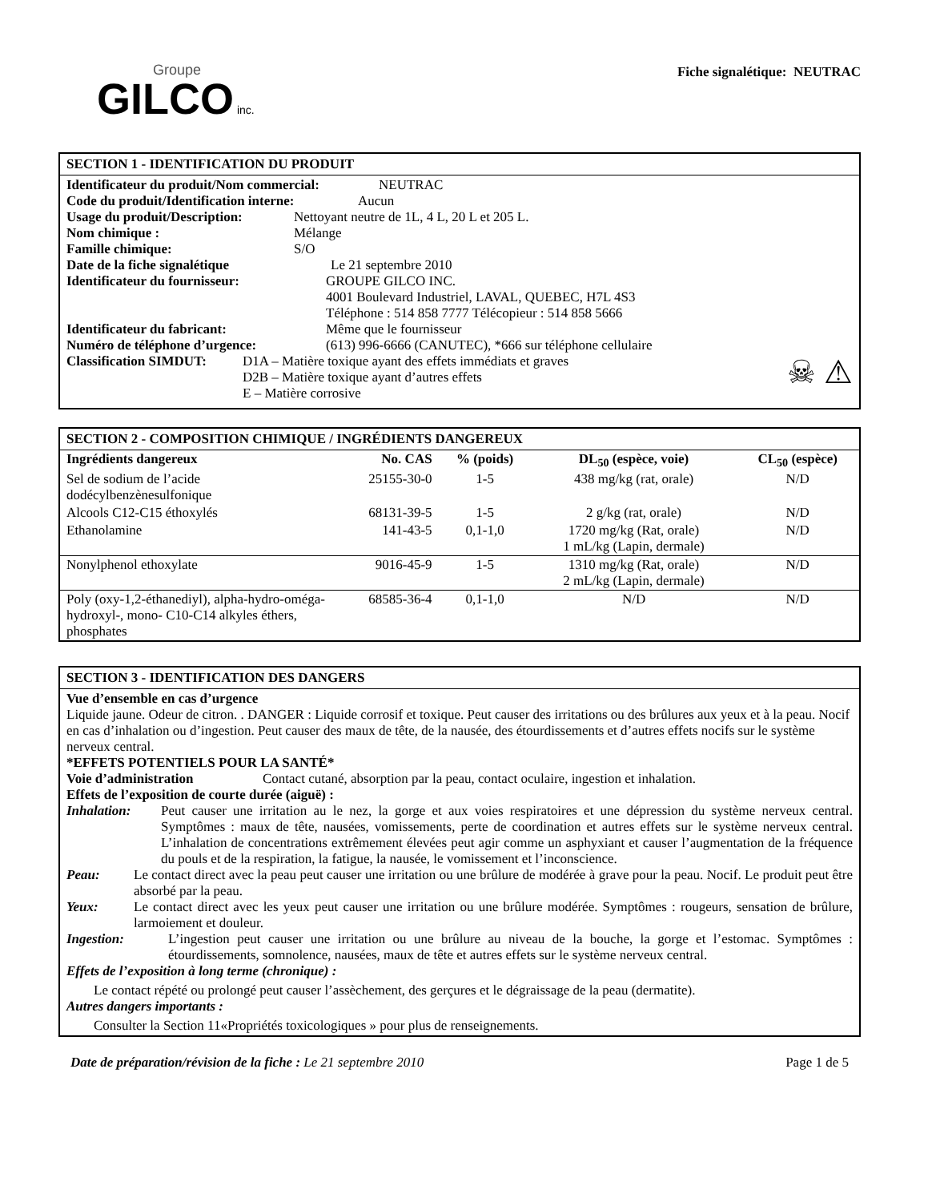Groupe
GILCO inc.
Fiche signalétique: NEUTRAC
SECTION 1 - IDENTIFICATION DU PRODUIT
Identificateur du produit/Nom commercial: NEUTRAC
Code du produit/Identification interne: Aucun
Usage du produit/Description: Nettoyant neutre de 1L, 4 L, 20 L et 205 L.
Nom chimique : Mélange
Famille chimique: S/O
Date de la fiche signalétique Le 21 septembre 2010
Identificateur du fournisseur: GROUPE GILCO INC.
4001 Boulevard Industriel, LAVAL, QUEBEC, H7L 4S3
Téléphone : 514 858 7777 Télécopieur : 514 858 5666
Identificateur du fabricant: Même que le fournisseur
Numéro de téléphone d’urgence: (613) 996-6666 (CANUTEC), *666 sur téléphone cellulaire
Classification SIMDUT:
D1A – Matière toxique ayant des effets immédiats et graves
D2B – Matière toxique ayant d’autres effets
E – Matière corrosive
☠ ⚠
SECTION 2 - COMPOSITION CHIMIQUE / INGRÉDIENTS DANGEREUX
| Ingrédients dangereux | No. CAS | % (poids) | DL<sub>50</sub> (espèce, voie) | CL<sub>50</sub> (espèce) |
| --- | --- | --- | --- | --- |
| Sel de sodium de l’acide dodécylbenzènesulfonique | 25155-30-0 | 1-5 | 438 mg/kg (rat, orale) | N/D |
| Alcools C12-C15 éthoxylés | 68131-39-5 | 1-5 | 2 g/kg (rat, orale) | N/D |
| Ethanolamine | 141-43-5 | 0,1-1,0 | 1720 mg/kg (Rat, orale) 1 mL/kg (Lapin, dermale) | N/D |
| Nonylphenol ethoxylate | 9016-45-9 | 1-5 | 1310 mg/kg (Rat, orale) 2 mL/kg (Lapin, dermale) | N/D |
| Poly (oxy-1,2-éthanediyl), alpha-hydro-oméga- hydroxyl-, mono- C10-C14 alkyles éthers, phosphates | 68585-36-4 | 0,1-1,0 | N/D | N/D |
SECTION 3 - IDENTIFICATION DES DANGERS
Vue d’ensemble en cas d’urgence
Liquide jaune. Odeur de citron. . DANGER : Liquide corrosif et toxique. Peut causer des irritations ou des brûlures aux yeux et à la peau. Nocif en cas d’inhalation ou d’ingestion. Peut causer des maux de tête, de la nausée, des étourdissements et d’autres effets nocifs sur le système nerveux central.
*EFFETS POTENTIELS POUR LA SANTÉ*
Voie d’administration Contact cutané, absorption par la peau, contact oculaire, ingestion et inhalation.
Effets de l’exposition de courte durée (aiguë) :
Inhalation: Peut causer une irritation au le nez, la gorge et aux voies respiratoires et une dépression du système nerveux central. Symptômes : maux de tête, nausées, vomissements, perte de coordination et autres effets sur le système nerveux central. L’inhalation de concentrations extrêmement élevées peut agir comme un asphyxiant et causer l’augmentation de la fréquence du pouls et de la respiration, la fatigue, la nausée, le vomissement et l’inconscience.
Peau: Le contact direct avec la peau peut causer une irritation ou une brûlure de modérée à grave pour la peau. Nocif. Le produit peut être absorbé par la peau.
Yeux: Le contact direct avec les yeux peut causer une irritation ou une brûlure modérée. Symptômes : rougeurs, sensation de brûlure, larmoiement et douleur.
Ingestion: L’ingestion peut causer une irritation ou une brûlure au niveau de la bouche, la gorge et l’estomac. Symptômes : étourdissements, somnolence, nausées, maux de tête et autres effets sur le système nerveux central.
Effets de l’exposition à long terme (chronique) :
Le contact répété ou prolongé peut causer l’assèchement, des gerçures et le dégraissage de la peau (dermatite).
Autres dangers importants :
Consulter la Section 11«Propriétés toxicologiques » pour plus de renseignements.
Date de préparation/révision de la fiche : Le 21 septembre 2010 Page 1 de 5